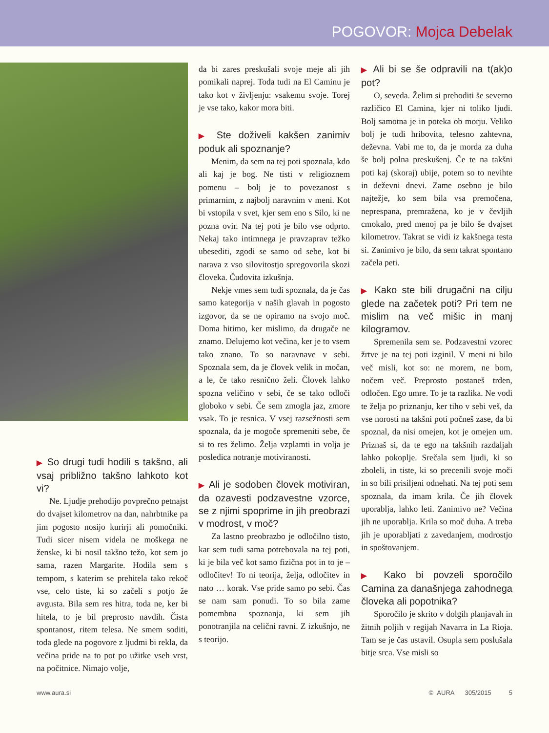POGOVOR: Mojca Debelak
▶ So drugi tudi hodili s takšno, ali vsaj približno takšno lahkoto kot vi?
Ne. Ljudje prehodijo povprečno petnajst do dvajset kilometrov na dan, nahrbtnike pa jim pogosto nosijo kurirji ali pomočniki. Tudi sicer nisem videla ne moškega ne ženske, ki bi nosil takšno težo, kot sem jo sama, razen Margarite. Hodila sem s tempom, s katerim se prehitela tako rekoč vse, celo tiste, ki so začeli s potjo že avgusta. Bila sem res hitra, toda ne, ker bi hitela, to je bil preprosto navdih. Čista spontanost, ritem telesa. Ne smem soditi, toda glede na pogovore z ljudmi bi rekla, da večina pride na to pot po užitke vseh vrst, na počitnice. Nimajo volje,
da bi zares preskušali svoje meje ali jih pomikali naprej. Toda tudi na El Caminu je tako kot v življenju: vsakemu svoje. Torej je vse tako, kakor mora biti.
▶ Ste doživeli kakšen zanimiv poduk ali spoznanje?
Menim, da sem na tej poti spoznala, kdo ali kaj je bog. Ne tisti v religioznem pomenu – bolj je to povezanost s primarnim, z najbolj naravnim v meni. Kot bi vstopila v svet, kjer sem eno s Silo, ki ne pozna ovir. Na tej poti je bilo vse odprto. Nekaj tako intimnega je pravzaprav težko ubesediti, zgodi se samo od sebe, kot bi narava z vso silovitostjo spregovorila skozi človeka. Čudovita izkušnja.
Nekje vmes sem tudi spoznala, da je čas samo kategorija v naših glavah in pogosto izgovor, da se ne opiramo na svojo moč. Doma hitimo, ker mislimo, da drugače ne znamo. Delujemo kot večina, ker je to vsem tako znano. To so naravnave v sebi. Spoznala sem, da je človek velik in močan, a le, če tako resnično želi. Človek lahko spozna veličino v sebi, če se tako odloči globoko v sebi. Če sem zmogla jaz, zmore vsak. To je resnica. V vsej razsežnosti sem spoznala, da je mogoče spremeniti sebe, če si to res želimo. Želja vzplamti in volja je posledica notranje motiviranosti.
▶ Ali je sodoben človek motiviran, da ozavesti podzavestne vzorce, se z njimi spoprime in jih preobrazi v modrost, v moč?
Za lastno preobrazbo je odločilno tisto, kar sem tudi sama potrebovala na tej poti, ki je bila več kot samo fizična pot in to je – odločitev! To ni teorija, želja, odločitev in nato … korak. Vse pride samo po sebi. Čas se nam sam ponudi. To so bila zame pomembna spoznanja, ki sem jih ponotranjila na celični ravni. Z izkušnjo, ne s teorijo.
▶ Ali bi se še odpravili na t(ak)o pot?
O, seveda. Želim si prehoditi še severno različico El Camina, kjer ni toliko ljudi. Bolj samotna je in poteka ob morju. Veliko bolj je tudi hribovita, telesno zahtevna, deževna. Vabi me to, da je morda za duha še bolj polna preskušenj. Če te na takšni poti kaj (skoraj) ubije, potem so to nevihte in deževni dnevi. Zame osebno je bilo najtežje, ko sem bila vsa premočena, neprespana, premražena, ko je v čevljih cmokalo, pred menoj pa je bilo še dvajset kilometrov. Takrat se vidi iz kakšnega testa si. Zanimivo je bilo, da sem takrat spontano začela peti.
▶ Kako ste bili drugačni na cilju glede na začetek poti? Pri tem ne mislim na več mišic in manj kilogramov.
Spremenila sem se. Podzavestni vzorec žrtve je na tej poti izginil. V meni ni bilo več misli, kot so: ne morem, ne bom, nočem več. Preprosto postaneš trden, odločen. Ego umre. To je ta razlika. Ne vodi te želja po priznanju, ker tiho v sebi veš, da vse norosti na takšni poti počneš zase, da bi spoznal, da nisi omejen, kot je omejen um. Priznaš si, da te ego na takšnih razdaljah lahko pokoplje. Srečala sem ljudi, ki so zboleli, in tiste, ki so precenili svoje moči in so bili prisiljeni odnehati. Na tej poti sem spoznala, da imam krila. Če jih človek uporablja, lahko leti. Zanimivo ne? Večina jih ne uporablja. Krila so moč duha. A treba jih je uporabljati z zavedanjem, modrostjo in spoštovanjem.
▶ Kako bi povzeli sporočilo Camina za današnjega zahodnega človeka ali popotnika?
Sporočilo je skrito v dolgih planjavah in žitnih poljih v regijah Navarra in La Rioja. Tam se je čas ustavil. Osupla sem poslušala bitje srca. Vse misli so
www.aura.si © AURA 305/2015 5